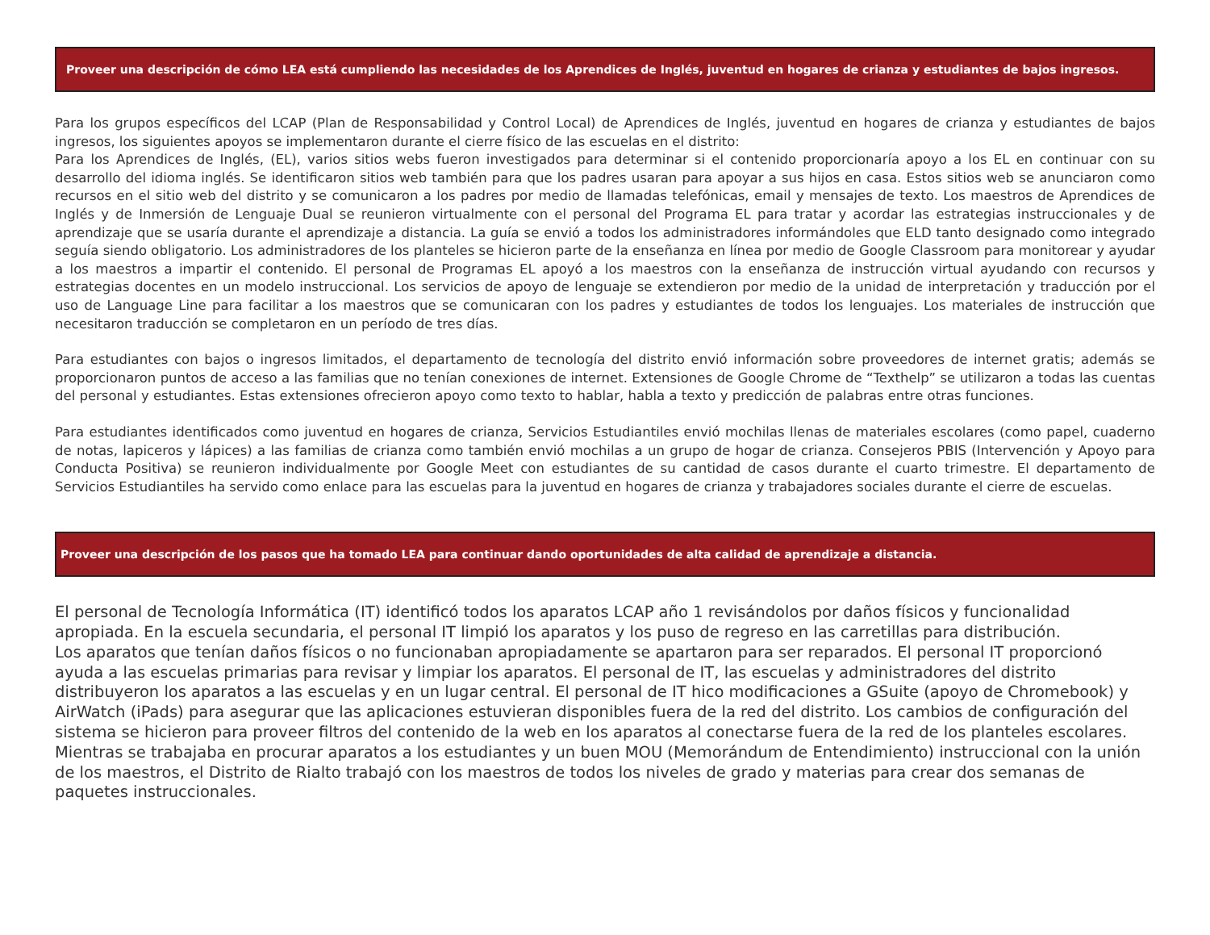Proveer una descripción de cómo LEA está cumpliendo las necesidades de los Aprendices de Inglés, juventud en hogares de crianza y estudiantes de bajos ingresos.
Para los grupos específicos del LCAP (Plan de Responsabilidad y Control Local) de Aprendices de Inglés, juventud en hogares de crianza y estudiantes de bajos ingresos, los siguientes apoyos se implementaron durante el cierre físico de las escuelas en el distrito:
Para los Aprendices de Inglés, (EL), varios sitios webs fueron investigados para determinar si el contenido proporcionaría apoyo a los EL en continuar con su desarrollo del idioma inglés. Se identificaron sitios web también para que los padres usaran para apoyar a sus hijos en casa. Estos sitios web se anunciaron como recursos en el sitio web del distrito y se comunicaron a los padres por medio de llamadas telefónicas, email y mensajes de texto. Los maestros de Aprendices de Inglés y de Inmersión de Lenguaje Dual se reunieron virtualmente con el personal del Programa EL para tratar y acordar las estrategias instruccionales y de aprendizaje que se usaría durante el aprendizaje a distancia. La guía se envió a todos los administradores informándoles que ELD tanto designado como integrado seguía siendo obligatorio. Los administradores de los planteles se hicieron parte de la enseñanza en línea por medio de Google Classroom para monitorear y ayudar a los maestros a impartir el contenido. El personal de Programas EL apoyó a los maestros con la enseñanza de instrucción virtual ayudando con recursos y estrategias docentes en un modelo instruccional. Los servicios de apoyo de lenguaje se extendieron por medio de la unidad de interpretación y traducción por el uso de Language Line para facilitar a los maestros que se comunicaran con los padres y estudiantes de todos los lenguajes. Los materiales de instrucción que necesitaron traducción se completaron en un período de tres días.
Para estudiantes con bajos o ingresos limitados, el departamento de tecnología del distrito envió información sobre proveedores de internet gratis; además se proporcionaron puntos de acceso a las familias que no tenían conexiones de internet. Extensiones de Google Chrome de “Texthelp” se utilizaron a todas las cuentas del personal y estudiantes. Estas extensiones ofrecieron apoyo como texto to hablar, habla a texto y predicción de palabras entre otras funciones.
Para estudiantes identificados como juventud en hogares de crianza, Servicios Estudiantiles envió mochilas llenas de materiales escolares (como papel, cuaderno de notas, lapiceros y lápices) a las familias de crianza como también envió mochilas a un grupo de hogar de crianza. Consejeros PBIS (Intervención y Apoyo para Conducta Positiva) se reunieron individualmente por Google Meet con estudiantes de su cantidad de casos durante el cuarto trimestre. El departamento de Servicios Estudiantiles ha servido como enlace para las escuelas para la juventud en hogares de crianza y trabajadores sociales durante el cierre de escuelas.
Proveer una descripción de los pasos que ha tomado LEA para continuar dando oportunidades de alta calidad de aprendizaje a distancia.
El personal de Tecnología Informática (IT) identificó todos los aparatos LCAP año 1 revisándolos por daños físicos y funcionalidad apropiada. En la escuela secundaria, el personal IT limpió los aparatos y los puso de regreso en las carretillas para distribución.
Los aparatos que tenían daños físicos o no funcionaban apropiadamente se apartaron para ser reparados. El personal IT proporcionó ayuda a las escuelas primarias para revisar y limpiar los aparatos. El personal de IT, las escuelas y administradores del distrito distribuyeron los aparatos a las escuelas y en un lugar central. El personal de IT hico modificaciones a GSuite (apoyo de Chromebook) y AirWatch (iPads) para asegurar que las aplicaciones estuvieran disponibles fuera de la red del distrito. Los cambios de configuración del sistema se hicieron para proveer filtros del contenido de la web en los aparatos al conectarse fuera de la red de los planteles escolares.
Mientras se trabajaba en procurar aparatos a los estudiantes y un buen MOU (Memorándum de Entendimiento) instruccional con la unión de los maestros, el Distrito de Rialto trabajó con los maestros de todos los niveles de grado y materias para crear dos semanas de paquetes instruccionales.